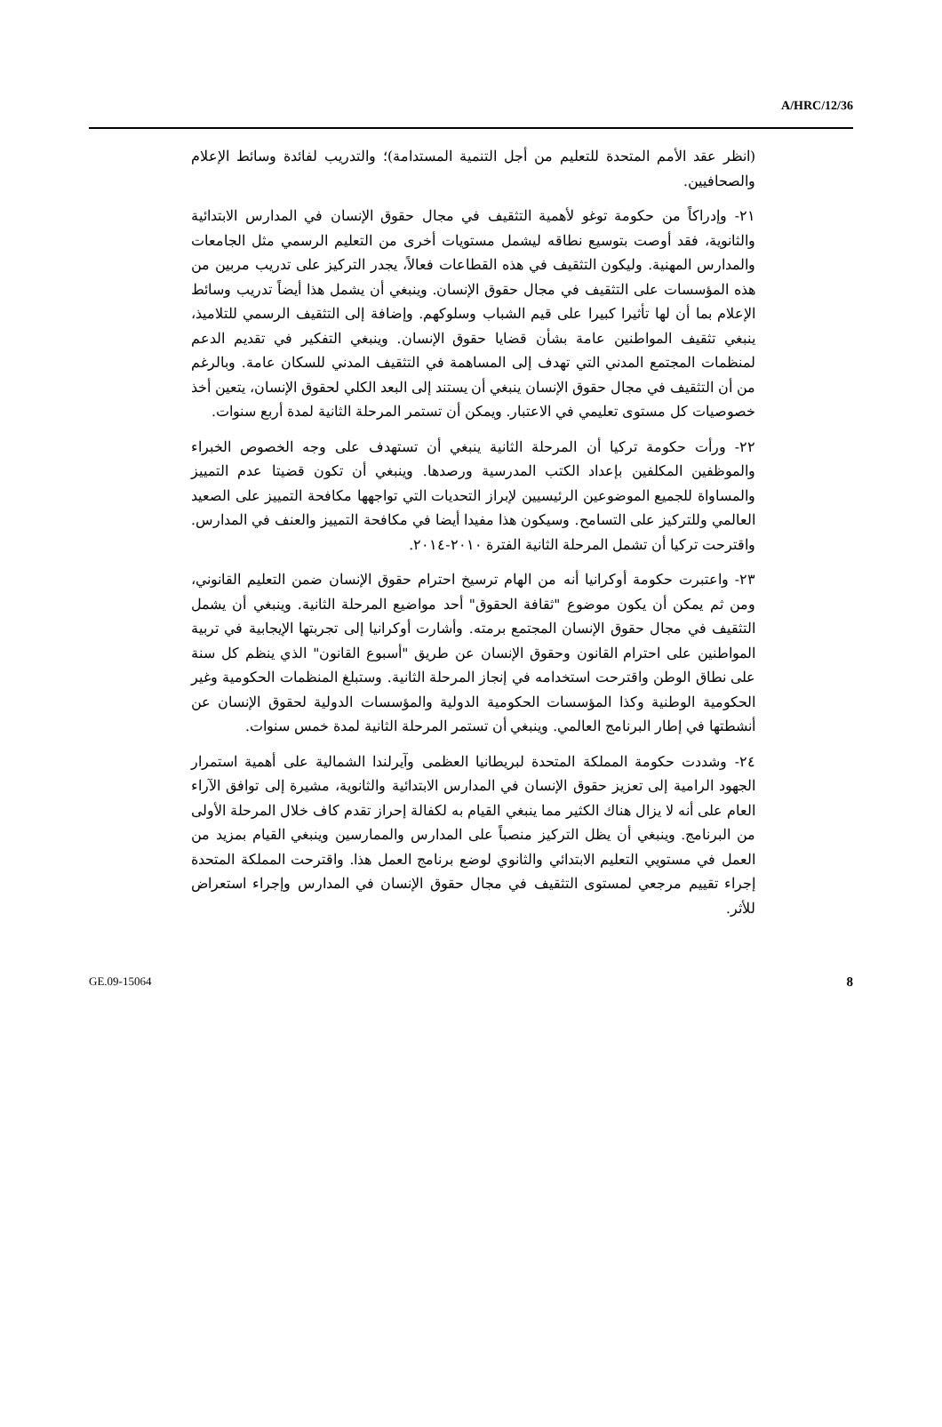A/HRC/12/36
(انظر عقد الأمم المتحدة للتعليم من أجل التنمية المستدامة)؛ والتدريب لفائدة وسائط الإعلام والصحافيين.
٢١- وإدراكاً من حكومة توغو لأهمية التثقيف في مجال حقوق الإنسان في المدارس الابتدائية والثانوية، فقد أوصت بتوسيع نطاقه ليشمل مستويات أخرى من التعليم الرسمي مثل الجامعات والمدارس المهنية. وليكون التثقيف في هذه القطاعات فعالاً، يجدر التركيز على تدريب مربين من هذه المؤسسات على التثقيف في مجال حقوق الإنسان. وينبغي أن يشمل هذا أيضاً تدريب وسائط الإعلام بما أن لها تأثيرا كبيرا على قيم الشباب وسلوكهم. وإضافة إلى التثقيف الرسمي للتلاميذ، ينبغي تثقيف المواطنين عامة بشأن قضايا حقوق الإنسان. وينبغي التفكير في تقديم الدعم لمنظمات المجتمع المدني التي تهدف إلى المساهمة في التثقيف المدني للسكان عامة. وبالرغم من أن التثقيف في مجال حقوق الإنسان ينبغي أن يستند إلى البعد الكلي لحقوق الإنسان، يتعين أخذ خصوصيات كل مستوى تعليمي في الاعتبار. ويمكن أن تستمر المرحلة الثانية لمدة أربع سنوات.
٢٢- ورأت حكومة تركيا أن المرحلة الثانية ينبغي أن تستهدف على وجه الخصوص الخبراء والموظفين المكلفين بإعداد الكتب المدرسية ورصدها. وينبغي أن تكون قضيتا عدم التمييز والمساواة للجميع الموضوعين الرئيسيين لإبراز التحديات التي تواجهها مكافحة التمييز على الصعيد العالمي وللتركيز على التسامح. وسيكون هذا مفيدا أيضا في مكافحة التمييز والعنف في المدارس. واقترحت تركيا أن تشمل المرحلة الثانية الفترة ٢٠١٠-٢٠١٤.
٢٣- واعتبرت حكومة أوكرانيا أنه من الهام ترسيخ احترام حقوق الإنسان ضمن التعليم القانوني، ومن ثم يمكن أن يكون موضوع "ثقافة الحقوق" أحد مواضيع المرحلة الثانية. وينبغي أن يشمل التثقيف في مجال حقوق الإنسان المجتمع برمته. وأشارت أوكرانيا إلى تجربتها الإيجابية في تربية المواطنين على احترام القانون وحقوق الإنسان عن طريق "أسبوع القانون" الذي ينظم كل سنة على نطاق الوطن واقترحت استخدامه في إنجاز المرحلة الثانية. وستبلغ المنظمات الحكومية وغير الحكومية الوطنية وكذا المؤسسات الحكومية الدولية والمؤسسات الدولية لحقوق الإنسان عن أنشطتها في إطار البرنامج العالمي. وينبغي أن تستمر المرحلة الثانية لمدة خمس سنوات.
٢٤- وشددت حكومة المملكة المتحدة لبريطانيا العظمى وآيرلندا الشمالية على أهمية استمرار الجهود الرامية إلى تعزيز حقوق الإنسان في المدارس الابتدائية والثانوية، مشيرة إلى توافق الآراء العام على أنه لا يزال هناك الكثير مما ينبغي القيام به لكفالة إحراز تقدم كاف خلال المرحلة الأولى من البرنامج. وينبغي أن يظل التركيز منصباً على المدارس والممارسين وينبغي القيام بمزيد من العمل في مستويي التعليم الابتدائي والثانوي لوضع برنامج العمل هذا. واقترحت المملكة المتحدة إجراء تقييم مرجعي لمستوى التثقيف في مجال حقوق الإنسان في المدارس وإجراء استعراض للأثر.
GE.09-15064 8